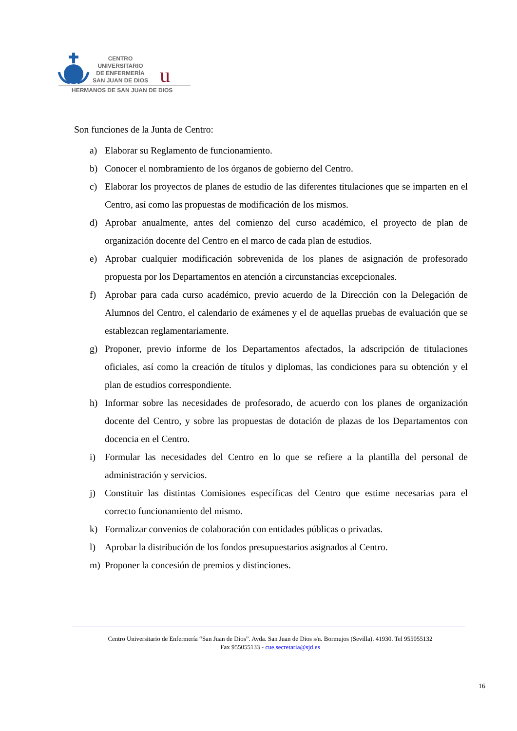u
CENTRO
UNIVERSITARIO
DE ENFERMERÍA
SAN JUAN DE DIOS
HERMANOS DE SAN JUAN DE DIOS
Son funciones de la Junta de Centro:
a) Elaborar su Reglamento de funcionamiento.
b) Conocer el nombramiento de los órganos de gobierno del Centro.
c) Elaborar los proyectos de planes de estudio de las diferentes titulaciones que se imparten en el Centro, así como las propuestas de modificación de los mismos.
d) Aprobar anualmente, antes del comienzo del curso académico, el proyecto de plan de organización docente del Centro en el marco de cada plan de estudios.
e) Aprobar cualquier modificación sobrevenida de los planes de asignación de profesorado propuesta por los Departamentos en atención a circunstancias excepcionales.
f) Aprobar para cada curso académico, previo acuerdo de la Dirección con la Delegación de Alumnos del Centro, el calendario de exámenes y el de aquellas pruebas de evaluación que se establezcan reglamentariamente.
g) Proponer, previo informe de los Departamentos afectados, la adscripción de titulaciones oficiales, así como la creación de títulos y diplomas, las condiciones para su obtención y el plan de estudios correspondiente.
h) Informar sobre las necesidades de profesorado, de acuerdo con los planes de organización docente del Centro, y sobre las propuestas de dotación de plazas de los Departamentos con docencia en el Centro.
i) Formular las necesidades del Centro en lo que se refiere a la plantilla del personal de administración y servicios.
j) Constituir las distintas Comisiones específicas del Centro que estime necesarias para el correcto funcionamiento del mismo.
k) Formalizar convenios de colaboración con entidades públicas o privadas.
l) Aprobar la distribución de los fondos presupuestarios asignados al Centro.
m) Proponer la concesión de premios y distinciones.
Centro Universitario de Enfermería “San Juan de Dios”. Avda. San Juan de Dios s/n. Bormujos (Sevilla). 41930. Tel 955055132
Fax 955055133 - cue.secretaria@sjd.es
16